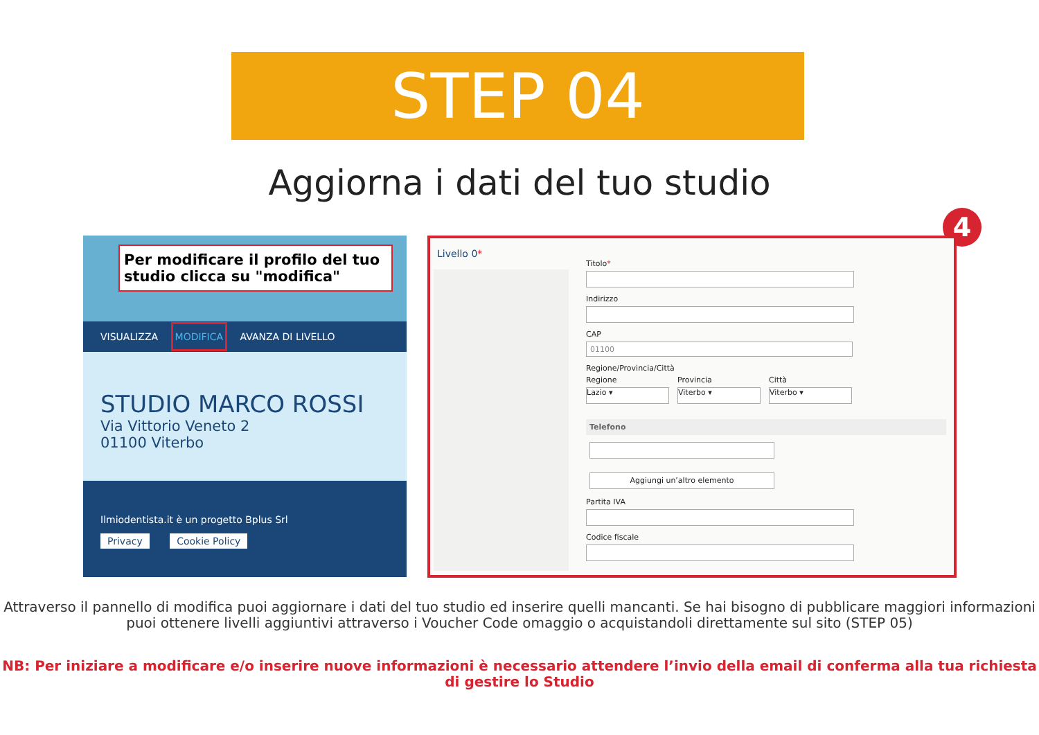STEP 04
Aggiorna i dati del tuo studio
Per modificare il profilo del tuo studio clicca su "modifica"
VISUALIZZA MODIFICA AVANZA DI LIVELLO
STUDIO MARCO ROSSI
Via Vittorio Veneto 2
01100 Viterbo
Ilmiodentista.it è un progetto Bplus Srl
Privacy Cookie Policy
4
Livello 0*
Titolo*
Indirizzo
CAP
01100
Regione/Provincia/Città
Regione
Lazio ▾
Provincia
Viterbo ▾
Città
Viterbo ▾
Telefono
Aggiungi un’altro elemento
Partita IVA
Codice fiscale
Attraverso il pannello di modifica puoi aggiornare i dati del tuo studio ed inserire quelli mancanti. Se hai bisogno di pubblicare maggiori informazioni puoi ottenere livelli aggiuntivi attraverso i Voucher Code omaggio o acquistandoli direttamente sul sito (STEP 05)
NB: Per iniziare a modificare e/o inserire nuove informazioni è necessario attendere l’invio della email di conferma alla tua richiesta di gestire lo Studio